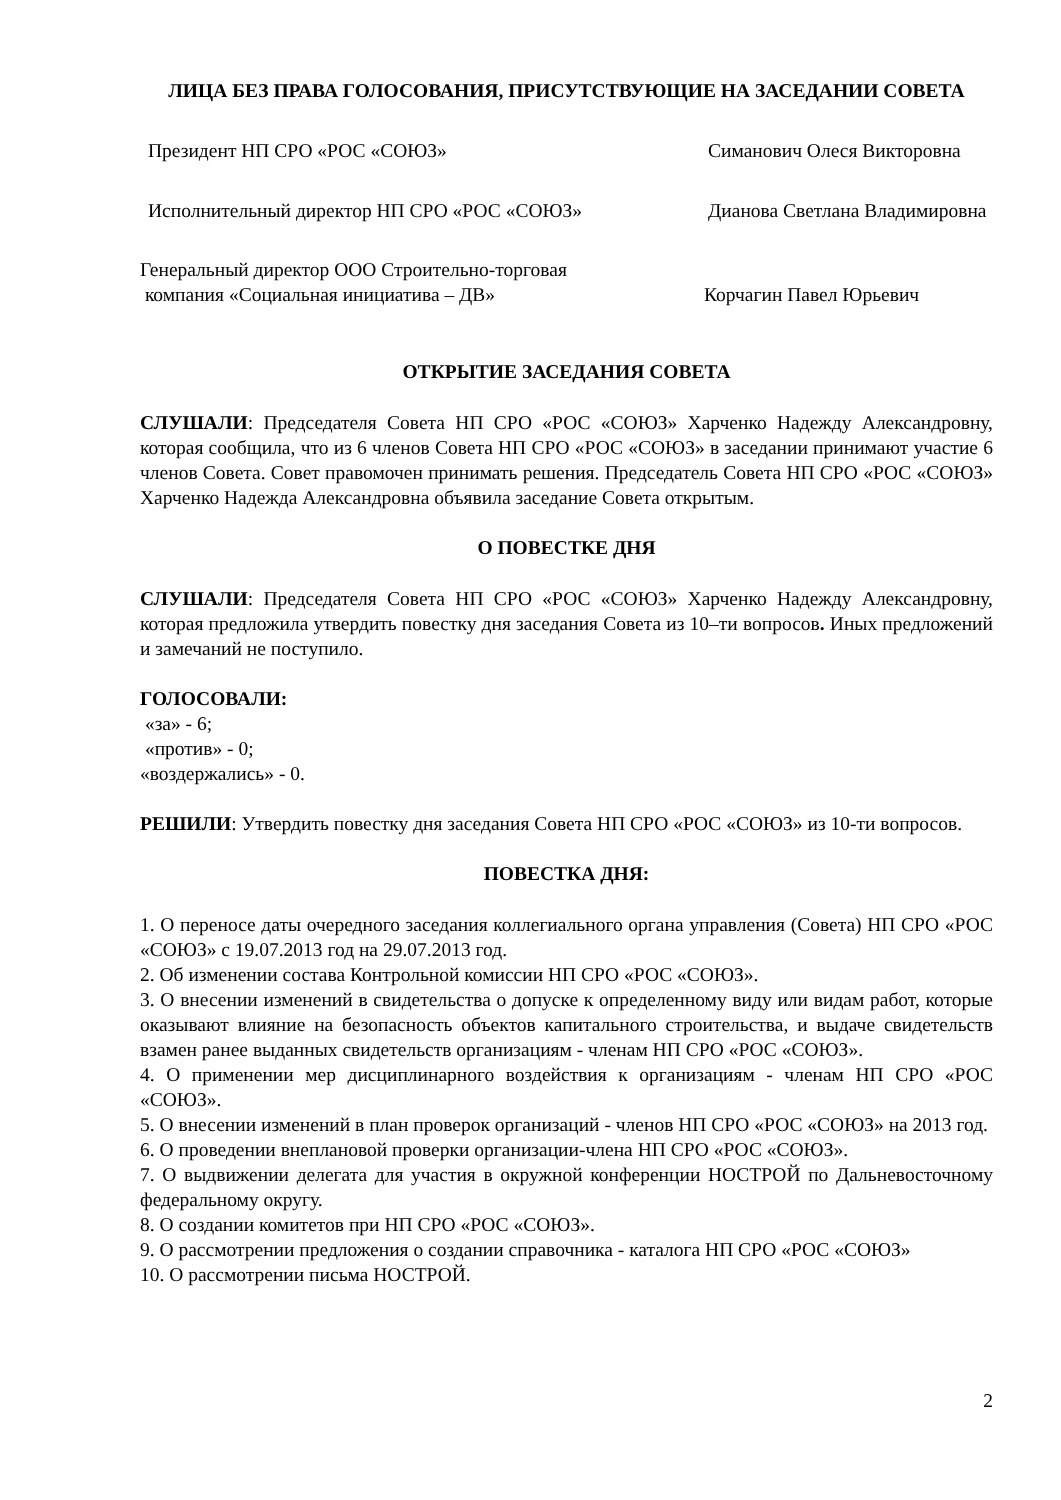ЛИЦА БЕЗ ПРАВА ГОЛОСОВАНИЯ, ПРИСУТСТВУЮЩИЕ НА ЗАСЕДАНИИ СОВЕТА
Президент НП СРО «РОС «СОЮЗ» Симанович Олеся Викторовна
Исполнительный директор НП СРО «РОС «СОЮЗ» Дианова Светлана Владимировна
Генеральный директор ООО Строительно-торговая
компания «Социальная инициатива – ДВ»
Корчагин Павел Юрьевич
ОТКРЫТИЕ ЗАСЕДАНИЯ СОВЕТА
СЛУШАЛИ: Председателя Совета НП СРО «РОС «СОЮЗ» Харченко Надежду Александровну, которая сообщила, что из 6 членов Совета НП СРО «РОС «СОЮЗ» в заседании принимают участие 6 членов Совета. Совет правомочен принимать решения. Председатель Совета НП СРО «РОС «СОЮЗ» Харченко Надежда Александровна объявила заседание Совета открытым.
О ПОВЕСТКЕ ДНЯ
СЛУШАЛИ: Председателя Совета НП СРО «РОС «СОЮЗ» Харченко Надежду Александровну, которая предложила утвердить повестку дня заседания Совета из 10–ти вопросов. Иных предложений и замечаний не поступило.
ГОЛОСОВАЛИ:
«за» - 6;
«против» - 0;
«воздержались» - 0.
РЕШИЛИ: Утвердить повестку дня заседания Совета НП СРО «РОС «СОЮЗ» из 10-ти вопросов.
ПОВЕСТКА ДНЯ:
1. О переносе даты очередного заседания коллегиального органа управления (Совета) НП СРО «РОС «СОЮЗ» с 19.07.2013 год на 29.07.2013 год.
2. Об изменении состава Контрольной комиссии НП СРО «РОС «СОЮЗ».
3. О внесении изменений в свидетельства о допуске к определенному виду или видам работ, которые оказывают влияние на безопасность объектов капитального строительства, и выдаче свидетельств взамен ранее выданных свидетельств организациям - членам НП СРО «РОС «СОЮЗ».
4. О применении мер дисциплинарного воздействия к организациям - членам НП СРО «РОС «СОЮЗ».
5. О внесении изменений в план проверок организаций - членов НП СРО «РОС «СОЮЗ» на 2013 год.
6. О проведении внеплановой проверки организации-члена НП СРО «РОС «СОЮЗ».
7. О выдвижении делегата для участия в окружной конференции НОСТРОЙ по Дальневосточному федеральному округу.
8. О создании комитетов при НП СРО «РОС «СОЮЗ».
9. О рассмотрении предложения о создании справочника - каталога НП СРО «РОС «СОЮЗ»
10. О рассмотрении письма НОСТРОЙ.
2